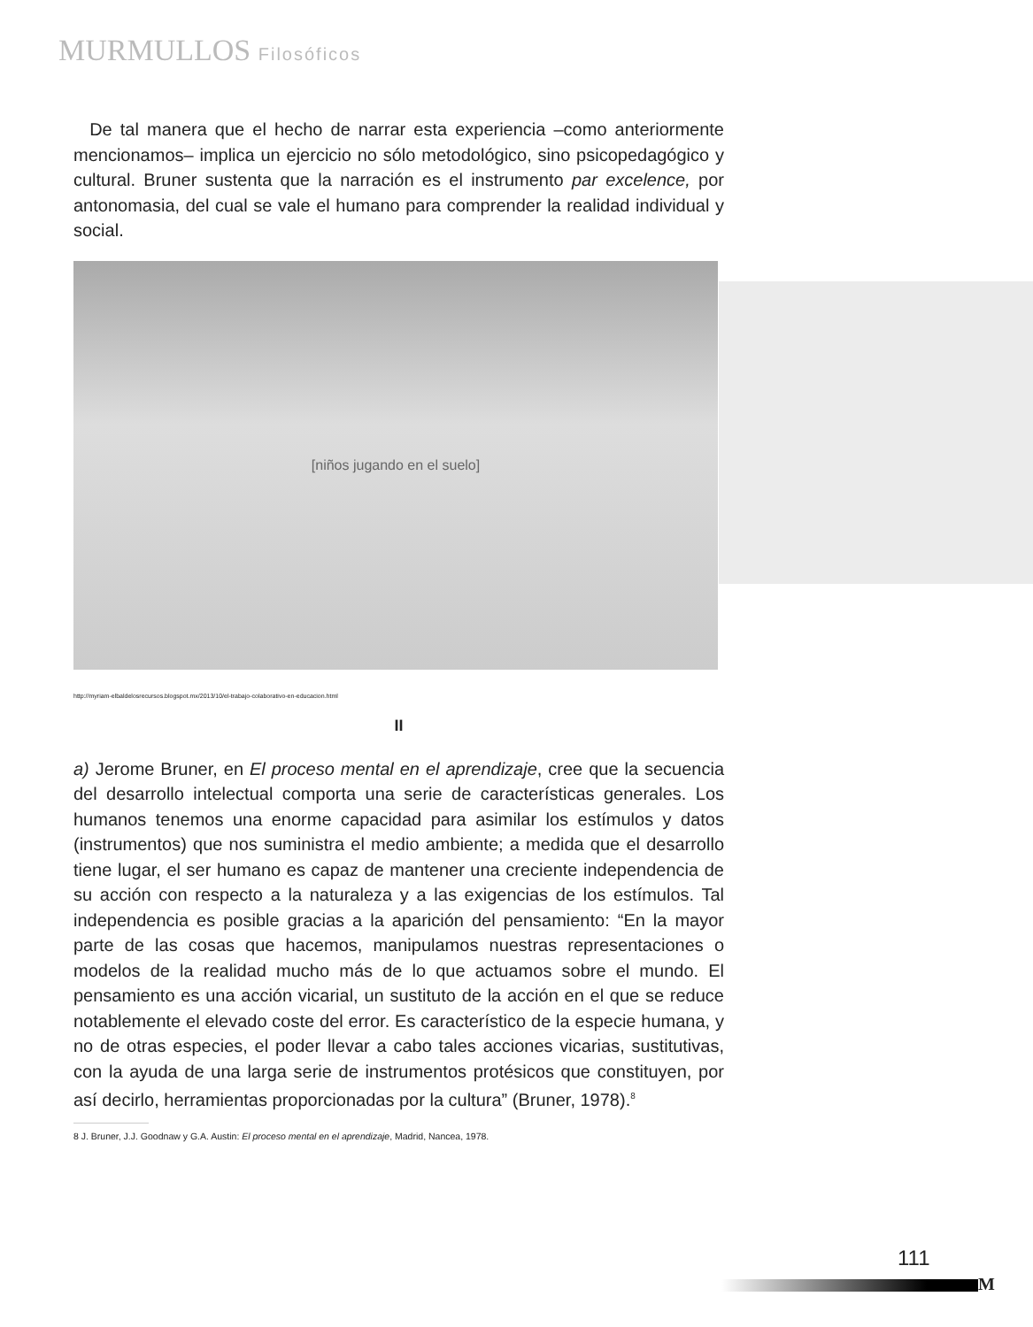MURMULLOS Filosóficos
De tal manera que el hecho de narrar esta experiencia –como anteriormente mencionamos– implica un ejercicio no sólo metodológico, sino psicopedagógico y cultural. Bruner sustenta que la narración es el instrumento par excelence, por antonomasia, del cual se vale el humano para comprender la realidad individual y social.
[niños jugando en el suelo]
http://myriam-elbaldelosrecursos.blogspot.mx/2013/10/el-trabajo-colaborativo-en-educacion.html
II
a) Jerome Bruner, en El proceso mental en el aprendizaje, cree que la secuencia del desarrollo intelectual comporta una serie de características generales. Los humanos tenemos una enorme capacidad para asimilar los estímulos y datos (instrumentos) que nos suministra el medio ambiente; a medida que el desarrollo tiene lugar, el ser humano es capaz de mantener una creciente independencia de su acción con respecto a la naturaleza y a las exigencias de los estímulos. Tal independencia es posible gracias a la aparición del pensamiento: “En la mayor parte de las cosas que hacemos, manipulamos nuestras representaciones o modelos de la realidad mucho más de lo que actuamos sobre el mundo. El pensamiento es una acción vicarial, un sustituto de la acción en el que se reduce notablemente el elevado coste del error. Es característico de la especie humana, y no de otras especies, el poder llevar a cabo tales acciones vicarias, sustitutivas, con la ayuda de una larga serie de instrumentos protésicos que constituyen, por así decirlo, herramientas proporcionadas por la cultura” (Bruner, 1978).<sup>8</sup>
8 J. Bruner, J.J. Goodnaw y G.A. Austin: El proceso mental en el aprendizaje, Madrid, Nancea, 1978.
111
M